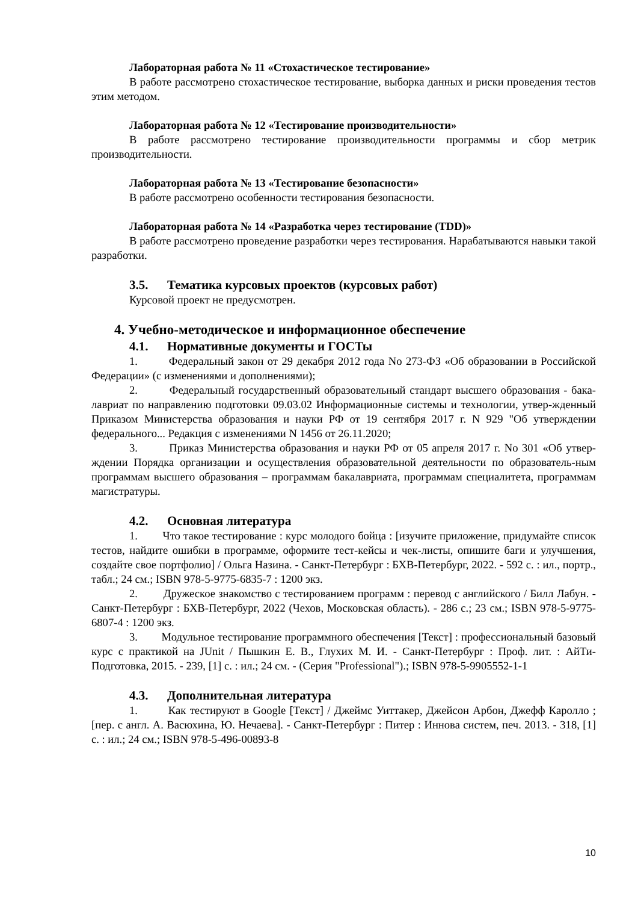Лабораторная работа № 11 «Стохастическое тестирование»
В работе рассмотрено стохастическое тестирование, выборка данных и риски проведения тестов этим методом.
Лабораторная работа № 12 «Тестирование производительности»
В работе рассмотрено тестирование производительности программы и сбор метрик производительности.
Лабораторная работа № 13 «Тестирование безопасности»
В работе рассмотрено особенности тестирования безопасности.
Лабораторная работа № 14 «Разработка через тестирование (TDD)»
В работе рассмотрено проведение разработки через тестирования. Нарабатываются навыки такой разработки.
3.5. Тематика курсовых проектов (курсовых работ)
Курсовой проект не предусмотрен.
4. Учебно-методическое и информационное обеспечение
4.1. Нормативные документы и ГОСТы
1. Федеральный закон от 29 декабря 2012 года No 273-ФЗ «Об образовании в Российской Федерации» (с изменениями и дополнениями);
2. Федеральный государственный образовательный стандарт высшего образования - бака-лавриат по направлению подготовки 09.03.02 Информационные системы и технологии, утвер-жденный Приказом Министерства образования и науки РФ от 19 сентября 2017 г. N 929 "Об утверждении федерального... Редакция с изменениями N 1456 от 26.11.2020;
3. Приказ Министерства образования и науки РФ от 05 апреля 2017 г. No 301 «Об утвер-ждении Порядка организации и осуществления образовательной деятельности по образователь-ным программам высшего образования – программам бакалавриата, программам специалитета, программам магистратуры.
4.2. Основная литература
1. Что такое тестирование : курс молодого бойца : [изучите приложение, придумайте список тестов, найдите ошибки в программе, оформите тест-кейсы и чек-листы, опишите баги и улучшения, создайте свое портфолио] / Ольга Назина. - Санкт-Петербург : БХВ-Петербург, 2022. - 592 с. : ил., портр., табл.; 24 см.; ISBN 978-5-9775-6835-7 : 1200 экз.
2. Дружеское знакомство с тестированием программ : перевод с английского / Билл Лабун. - Санкт-Петербург : БХВ-Петербург, 2022 (Чехов, Московская область). - 286 с.; 23 см.; ISBN 978-5-9775-6807-4 : 1200 экз.
3. Модульное тестирование программного обеспечения [Текст] : профессиональный базовый курс с практикой на JUnit / Пышкин Е. В., Глухих М. И. - Санкт-Петербург : Проф. лит. : АйТи-Подготовка, 2015. - 239, [1] с. : ил.; 24 см. - (Серия "Professional").; ISBN 978-5-9905552-1-1
4.3. Дополнительная литература
1. Как тестируют в Google [Текст] / Джеймс Уиттакер, Джейсон Арбон, Джефф Каролло ; [пер. с англ. А. Васюхина, Ю. Нечаева]. - Санкт-Петербург : Питер : Иннова систем, печ. 2013. - 318, [1] с. : ил.; 24 см.; ISBN 978-5-496-00893-8
10